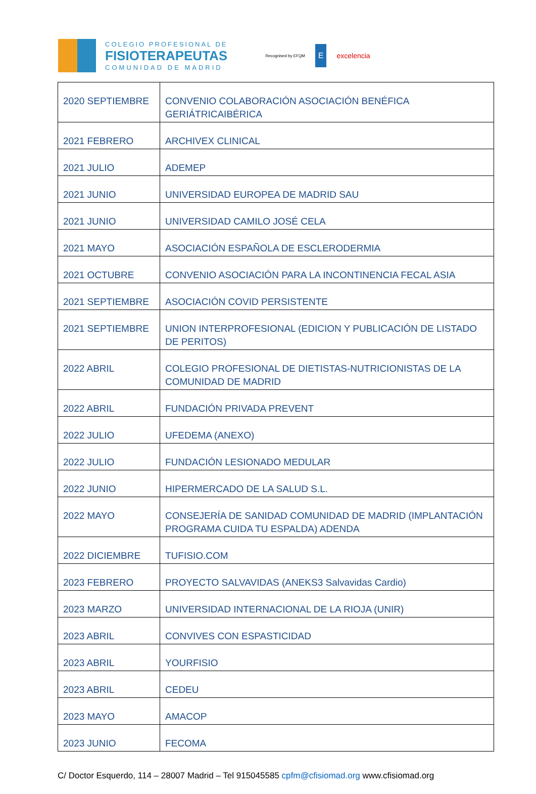COLEGIO PROFESIONAL DE
FISIOTERAPEUTAS
COMUNIDAD DE MADRID
Recognised by EFQM E excelencia
| 2020 SEPTIEMBRE | CONVENIO COLABORACIÓN ASOCIACIÓN BENÉFICA GERIÁTRICAIBÉRICA |
| 2021 FEBRERO | ARCHIVEX CLINICAL |
| 2021 JULIO | ADEMEP |
| 2021 JUNIO | UNIVERSIDAD EUROPEA DE MADRID SAU |
| 2021 JUNIO | UNIVERSIDAD CAMILO JOSÉ CELA |
| 2021 MAYO | ASOCIACIÓN ESPAÑOLA DE ESCLERODERMIA |
| 2021 OCTUBRE | CONVENIO ASOCIACIÓN PARA LA INCONTINENCIA FECAL ASIA |
| 2021 SEPTIEMBRE | ASOCIACIÓN COVID PERSISTENTE |
| 2021 SEPTIEMBRE | UNION INTERPROFESIONAL (EDICION Y PUBLICACIÓN DE LISTADO DE PERITOS) |
| 2022 ABRIL | COLEGIO PROFESIONAL DE DIETISTAS-NUTRICIONISTAS DE LA COMUNIDAD DE MADRID |
| 2022 ABRIL | FUNDACIÓN PRIVADA PREVENT |
| 2022 JULIO | UFEDEMA (ANEXO) |
| 2022 JULIO | FUNDACIÓN LESIONADO MEDULAR |
| 2022 JUNIO | HIPERMERCADO DE LA SALUD S.L. |
| 2022 MAYO | CONSEJERÍA DE SANIDAD COMUNIDAD DE MADRID (IMPLANTACIÓN PROGRAMA CUIDA TU ESPALDA) ADENDA |
| 2022 DICIEMBRE | TUFISIO.COM |
| 2023 FEBRERO | PROYECTO SALVAVIDAS (ANEKS3 Salvavidas Cardio) |
| 2023 MARZO | UNIVERSIDAD INTERNACIONAL DE LA RIOJA (UNIR) |
| 2023 ABRIL | CONVIVES CON ESPASTICIDAD |
| 2023 ABRIL | YOURFISIO |
| 2023 ABRIL | CEDEU |
| 2023 MAYO | AMACOP |
| 2023 JUNIO | FECOMA |
C/ Doctor Esquerdo, 114 – 28007 Madrid – Tel 915045585 cpfm@cfisiomad.org www.cfisiomad.org